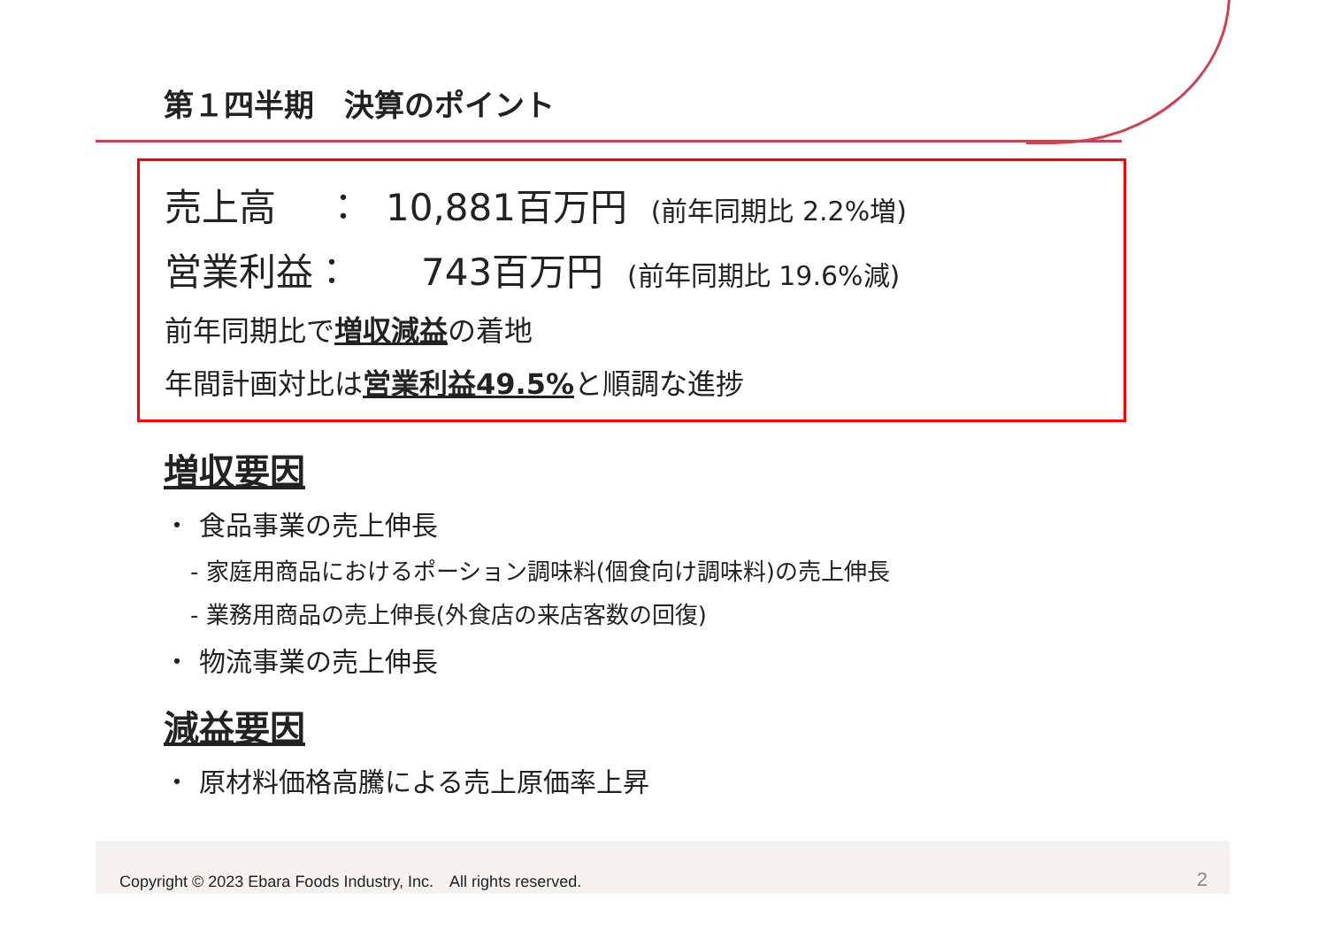第１四半期　決算のポイント
売上高　 ： 10,881百万円 (前年同期比 2.2%増)
営業利益： 743百万円 (前年同期比 19.6%減)
前年同期比で増収減益の着地
年間計画対比は営業利益49.5% と順調な進捗
増収要因
・ 食品事業の売上伸長
- 家庭用商品におけるポーション調味料(個食向け調味料)の売上伸長
- 業務用商品の売上伸長(外食店の来店客数の回復)
・ 物流事業の売上伸長
減益要因
・ 原材料価格高騰による売上原価率上昇
Copyright © 2023 Ebara Foods Industry, Inc.　All rights reserved. 2